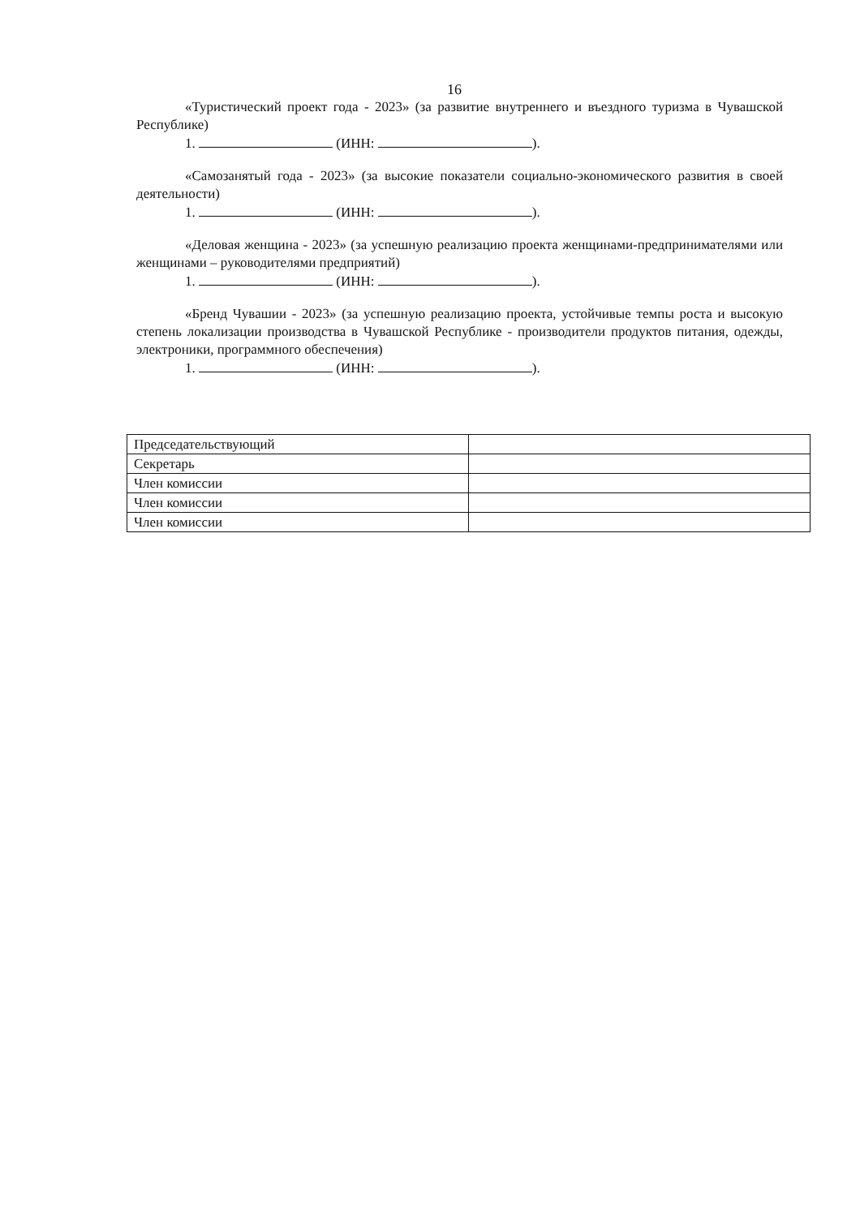16
«Туристический проект года - 2023» (за развитие внутреннего и въездного туризма в Чувашской Республике)
1. (ИНН: ).
«Самозанятый года - 2023» (за высокие показатели социально-экономического развития в своей деятельности)
1. (ИНН: ).
«Деловая женщина - 2023» (за успешную реализацию проекта женщинами-предпринимателями или женщинами – руководителями предприятий)
1. (ИНН: ).
«Бренд Чувашии - 2023» (за успешную реализацию проекта, устойчивые темпы роста и высокую степень локализации производства в Чувашской Республике - производители продуктов питания, одежды, электроники, программного обеспечения)
1. (ИНН: ).
| Председательствующий | |
| Секретарь | |
| Член комиссии | |
| Член комиссии | |
| Член комиссии | |